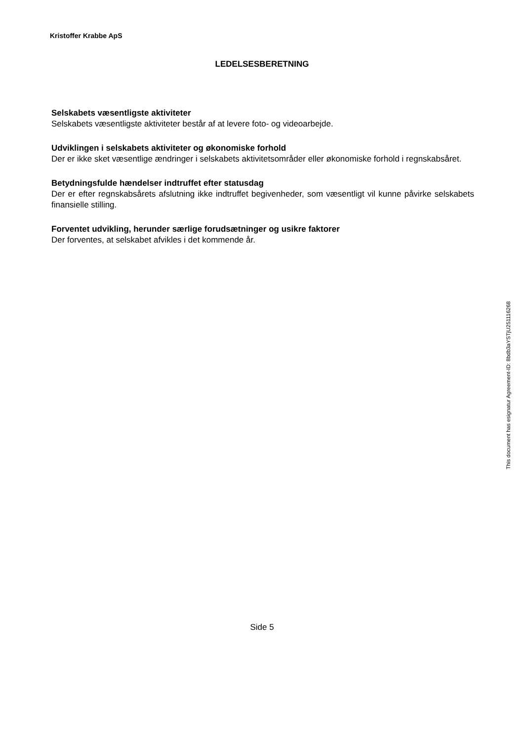Kristoffer Krabbe ApS
LEDELSESBERETNING
Selskabets væsentligste aktiviteter
Selskabets væsentligste aktiviteter består af at levere foto- og videoarbejde.
Udviklingen i selskabets aktiviteter og økonomiske forhold
Der er ikke sket væsentlige ændringer i selskabets aktivitetsområder eller økonomiske forhold i regnskabsåret.
Betydningsfulde hændelser indtruffet efter statusdag
Der er efter regnskabsårets afslutning ikke indtruffet begivenheder, som væsentligt vil kunne påvirke selskabets finansielle stilling.
Forventet udvikling, herunder særlige forudsætninger og usikre faktorer
Der forventes, at selskabet afvikles i det kommende år.
This document has esignatur Agreement-ID: 8bdb3aYSTjU251116268
Side 5